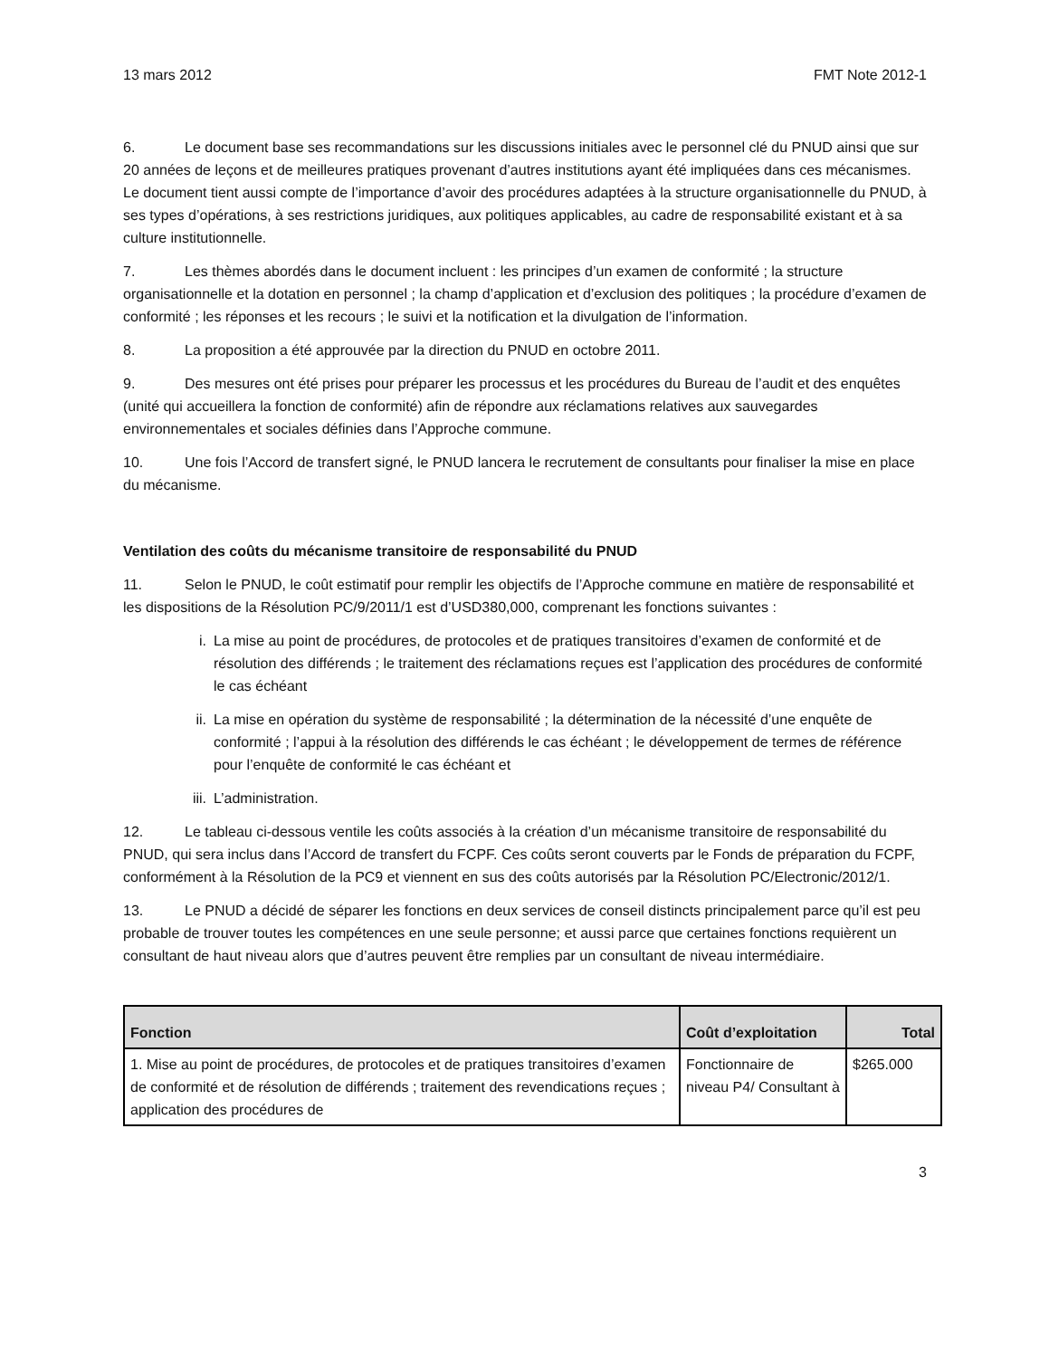13 mars 2012 FMT Note 2012-1
6. Le document base ses recommandations sur les discussions initiales avec le personnel clé du PNUD ainsi que sur 20 années de leçons et de meilleures pratiques provenant d’autres institutions ayant été impliquées dans ces mécanismes. Le document tient aussi compte de l’importance d’avoir des procédures adaptées à la structure organisationnelle du PNUD, à ses types d’opérations, à ses restrictions juridiques, aux politiques applicables, au cadre de responsabilité existant et à sa culture institutionnelle.
7. Les thèmes abordés dans le document incluent : les principes d’un examen de conformité ; la structure organisationnelle et la dotation en personnel ; la champ d’application et d’exclusion des politiques ; la procédure d’examen de conformité ; les réponses et les recours ; le suivi et la notification et la divulgation de l’information.
8. La proposition a été approuvée par la direction du PNUD en octobre 2011.
9. Des mesures ont été prises pour préparer les processus et les procédures du Bureau de l’audit et des enquêtes (unité qui accueillera la fonction de conformité) afin de répondre aux réclamations relatives aux sauvegardes environnementales et sociales définies dans l’Approche commune.
10. Une fois l’Accord de transfert signé, le PNUD lancera le recrutement de consultants pour finaliser la mise en place du mécanisme.
Ventilation des coûts du mécanisme transitoire de responsabilité du PNUD
11. Selon le PNUD, le coût estimatif pour remplir les objectifs de l’Approche commune en matière de responsabilité et les dispositions de la Résolution PC/9/2011/1 est d’USD380,000, comprenant les fonctions suivantes :
i. La mise au point de procédures, de protocoles et de pratiques transitoires d’examen de conformité et de résolution des différends ; le traitement des réclamations reçues est l’application des procédures de conformité le cas échéant
ii. La mise en opération du système de responsabilité ; la détermination de la nécessité d’une enquête de conformité ; l’appui à la résolution des différends le cas échéant ; le développement de termes de référence pour l’enquête de conformité le cas échéant et
iii. L’administration.
12. Le tableau ci-dessous ventile les coûts associés à la création d’un mécanisme transitoire de responsabilité du PNUD, qui sera inclus dans l’Accord de transfert du FCPF. Ces coûts seront couverts par le Fonds de préparation du FCPF, conformément à la Résolution de la PC9 et viennent en sus des coûts autorisés par la Résolution PC/Electronic/2012/1.
13. Le PNUD a décidé de séparer les fonctions en deux services de conseil distincts principalement parce qu’il est peu probable de trouver toutes les compétences en une seule personne; et aussi parce que certaines fonctions requièrent un consultant de haut niveau alors que d’autres peuvent être remplies par un consultant de niveau intermédiaire.
| Fonction | Coût d’exploitation | Total |
| --- | --- | --- |
| 1. Mise au point de procédures, de protocoles et de pratiques transitoires d’examen de conformité et de résolution de différends ; traitement des revendications reçues ; application des procédures de | Fonctionnaire de niveau P4/ Consultant à | $265.000 |
3